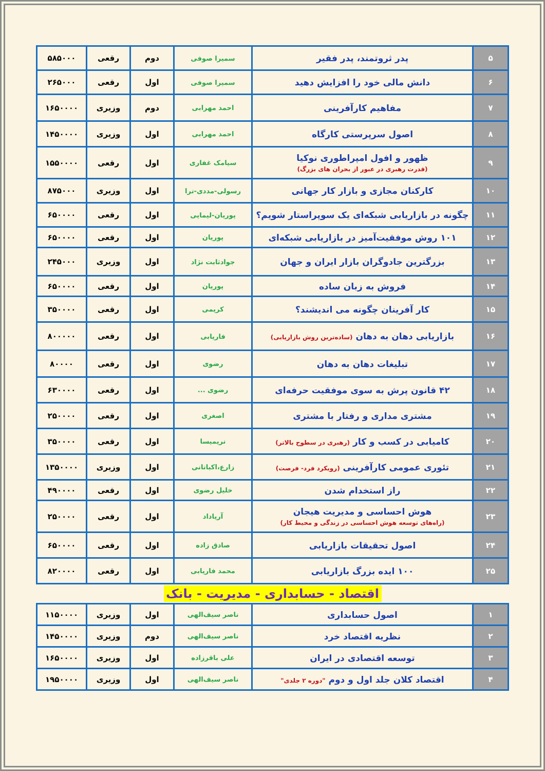| ۵ | پدر ثروتمند، پدر فقیر | سمیرا صوفی | دوم | رقعی | ۵۸۵۰۰۰ |
| ۶ | دانش مالی خود را افزایش دهید | سمیرا صوفی | اول | رقعی | ۲۶۵۰۰۰ |
| ۷ | مفاهیم کارآفرینی | احمد مهرابی | دوم | وزیری | ۱۶۵۰۰۰۰ |
| ۸ | اصول سرپرستی کارگاه | احمد مهرابی | اول | وزیری | ۱۴۵۰۰۰۰ |
| ۹ | ظهور و افول امپراطوری نوکیا (قدرت رهبری در عبور از بحران های بزرگ) | سیامک غفاری | اول | رقعی | ۱۵۵۰۰۰۰ |
| ۱۰ | کارکنان مجازی و بازار کار جهانی | رسولی-مددی-ترا | اول | وزیری | ۸۷۵۰۰۰ |
| ۱۱ | چگونه در بازاریابی شبکه‌ای یک سوپراستار شویم؟ | پوریان-لیمایی | اول | رقعی | ۶۵۰۰۰۰ |
| ۱۲ | ۱۰۱ روش موفقیت‌آمیز در بازاریابی شبکه‌ای | پوریان | اول | رقعی | ۶۵۰۰۰۰ |
| ۱۳ | بزرگترین جادوگران بازار ایران و جهان | جوادثابت نژاد | اول | وزیری | ۲۴۵۰۰۰ |
| ۱۴ | فروش به زبان ساده | پوریان | اول | رقعی | ۶۵۰۰۰۰ |
| ۱۵ | کار آفرینان چگونه می اندیشند؟ | کریمی | اول | رقعی | ۳۵۰۰۰۰ |
| ۱۶ | بازاریابی دهان به دهان (ساده‌ترین روش بازاریابی) | فاریابی | اول | رقعی | ۸۰۰۰۰۰ |
| ۱۷ | تبلیغات دهان به دهان | رضوی | اول | رقعی | ۸۰۰۰۰ |
| ۱۸ | ۴۲ قانون پرش به سوی موفقیت حرفه‌ای | رضوی ... | اول | رقعی | ۶۳۰۰۰۰ |
| ۱۹ | مشتری مداری و رفتار با مشتری | اصغری | اول | رقعی | ۲۵۰۰۰۰ |
| ۲۰ | کامیابی در کسب و کار (رهبری در سطوح بالاتر) | نریمیسا | اول | رقعی | ۳۵۰۰۰۰ |
| ۲۱ | تئوری عمومی کارآفرینی (رویکرد فرد- فرصت) | زارع،اکباتانی | اول | وزیری | ۱۳۵۰۰۰۰ |
| ۲۲ | راز استخدام شدن | خلیل رضوی | اول | رقعی | ۴۹۰۰۰۰ |
| ۲۳ | هوش احساسی و مدیریت هیجان (راه‌های توسعه هوش احساسی در زندگی و محیط کار) | آریاداد | اول | رقعی | ۲۵۰۰۰۰ |
| ۲۴ | اصول تحقیقات بازاریابی | صادق زاده | اول | رقعی | ۶۵۰۰۰۰ |
| ۲۵ | ۱۰۰ ایده بزرگ بازاریابی | محمد فاریابی | اول | رقعی | ۸۲۰۰۰۰ |
اقتصاد - حسابداری - مدیریت - بانک
| ۱ | اصول حسابداری | ناصر سیف‌الهی | اول | وزیری | ۱۱۵۰۰۰۰ |
| ۲ | نظریه اقتصاد خرد | ناصر سیف‌الهی | دوم | وزیری | ۱۴۵۰۰۰۰ |
| ۳ | توسعه اقتصادی در ایران | علی باقرزاده | اول | وزیری | ۱۶۵۰۰۰۰ |
| ۴ | اقتصاد کلان جلد اول و دوم "دوره ۲ جلدی" | ناصر سیف‌الهی | اول | وزیری | ۱۹۵۰۰۰۰ |